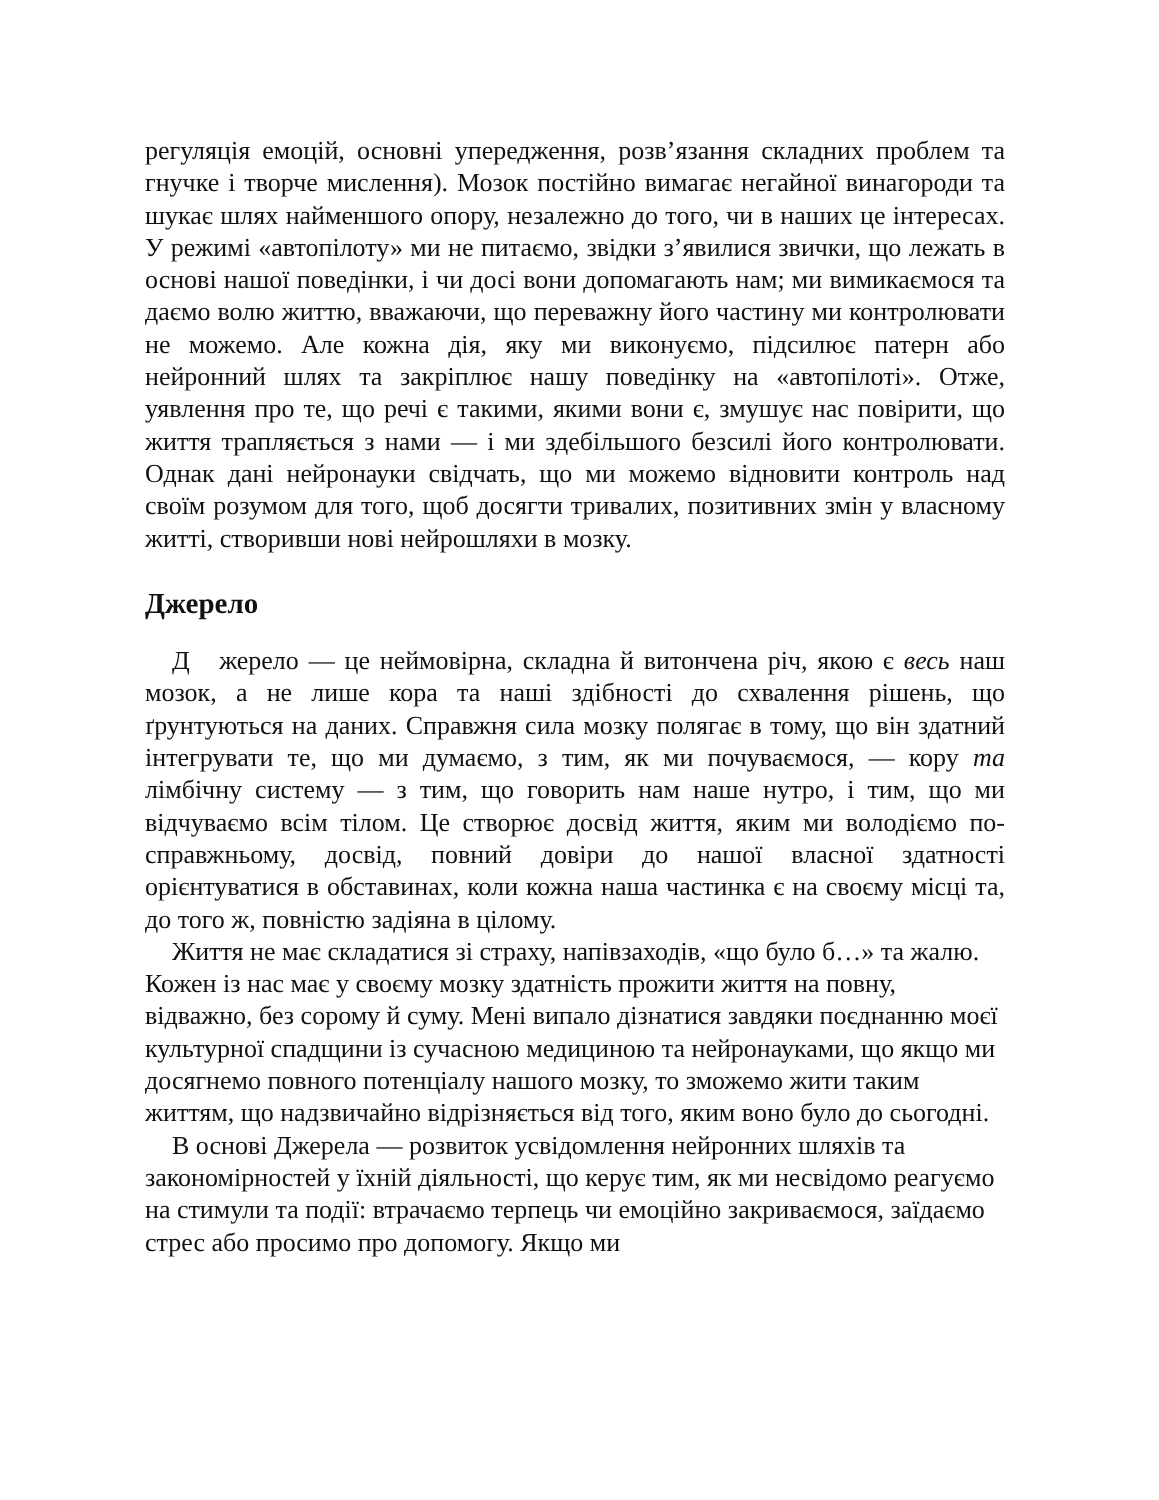регуляція емоцій, основні упередження, розв’язання складних проблем та гнучке і творче мислення). Мозок постійно вимагає негайної винагороди та шукає шлях найменшого опору, незалежно до того, чи в наших це інтересах. У режимі «автопілоту» ми не питаємо, звідки з’явилися звички, що лежать в основі нашої поведінки, і чи досі вони допомагають нам; ми вимикаємося та даємо волю життю, вважаючи, що переважну його частину ми контролювати не можемо. Але кожна дія, яку ми виконуємо, підсилює патерн або нейронний шлях та закріплює нашу поведінку на «автопілоті». Отже, уявлення про те, що речі є такими, якими вони є, змушує нас повірити, що життя трапляється з нами — і ми здебільшого безсилі його контролювати. Однак дані нейронауки свідчать, що ми можемо відновити контроль над своїм розумом для того, щоб досягти тривалих, позитивних змін у власному житті, створивши нові нейрошляхи в мозку.
Джерело
Д жерело — це неймовірна, складна й витончена річ, якою є весь наш мозок, а не лише кора та наші здібності до схвалення рішень, що ґрунтуються на даних. Справжня сила мозку полягає в тому, що він здатний інтегрувати те, що ми думаємо, з тим, як ми почуваємося, — кору та лімбічну систему — з тим, що говорить нам наше нутро, і тим, що ми відчуваємо всім тілом. Це створює досвід життя, яким ми володіємо по-справжньому, досвід, повний довіри до нашої власної здатності орієнтуватися в обставинах, коли кожна наша частинка є на своєму місці та, до того ж, повністю задіяна в цілому.
Життя не має складатися зі страху, напівзаходів, «що було б…» та жалю. Кожен із нас має у своєму мозку здатність прожити життя на повну, відважно, без сорому й суму. Мені випало дізнатися завдяки поєднанню моєї культурної спадщини із сучасною медициною та нейронауками, що якщо ми досягнемо повного потенціалу нашого мозку, то зможемо жити таким життям, що надзвичайно відрізняється від того, яким воно було до сьогодні.
В основі Джерела — розвиток усвідомлення нейронних шляхів та закономірностей у їхній діяльності, що керує тим, як ми несвідомо реагуємо на стимули та події: втрачаємо терпець чи емоційно закриваємося, заїдаємо стрес або просимо про допомогу. Якщо ми